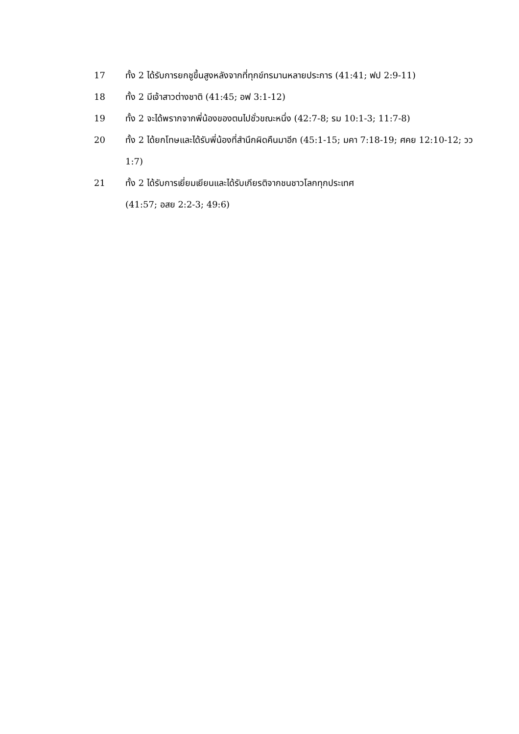17 ทั้ง 2 ได้รับการยกชูขึ้นสูงหลังจากที่ทุกข์ทรมานหลายประการ (41:41; ฟป 2:9-11)
18 ทั้ง 2 มีเจ้าสาวต่างชาติ (41:45; อฟ 3:1-12)
19 ทั้ง 2 จะได้พรากจากพี่น้องของตนไปชั่วขณะหนึ่ง (42:7-8; รม 10:1-3; 11:7-8)
20 ทั้ง 2 ได้ยกโทษและได้รับพี่น้องที่สำนึกผิดคืนมาอีก (45:1-15; มคา 7:18-19; ศคย 12:10-12; วว 1:7)
21 ทั้ง 2 ได้รับการเยี่ยมเยียนและได้รับเกียรติจากชนชาวโลกทุกประเทศ
(41:57; อสย 2:2-3; 49:6)